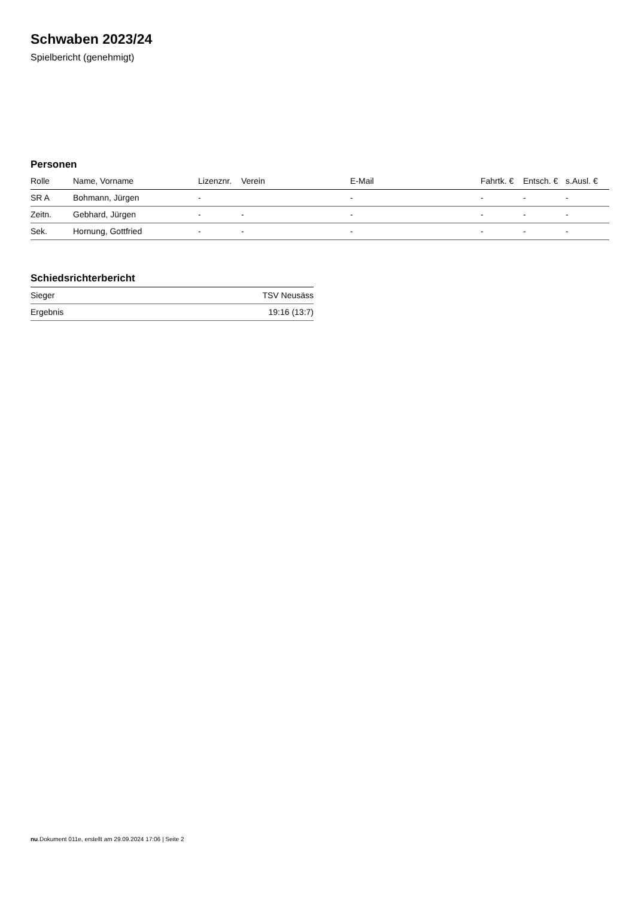Schwaben 2023/24
Spielbericht (genehmigt)
Personen
| Rolle | Name, Vorname | Lizenznr. | Verein | E-Mail | Fahrtk. € | Entsch. € | s.Ausl. € |
| --- | --- | --- | --- | --- | --- | --- | --- |
| SR A | Bohmann, Jürgen | - | | - | - | - | - |
| Zeitn. | Gebhard, Jürgen | - | - | - | - | - | - |
| Sek. | Hornung, Gottfried | - | - | - | - | - | - |
Schiedsrichterbericht
| Sieger | TSV Neusäss |
| Ergebnis | 19:16 (13:7) |
nu.Dokument 011e, erstellt am 29.09.2024 17:06 | Seite 2